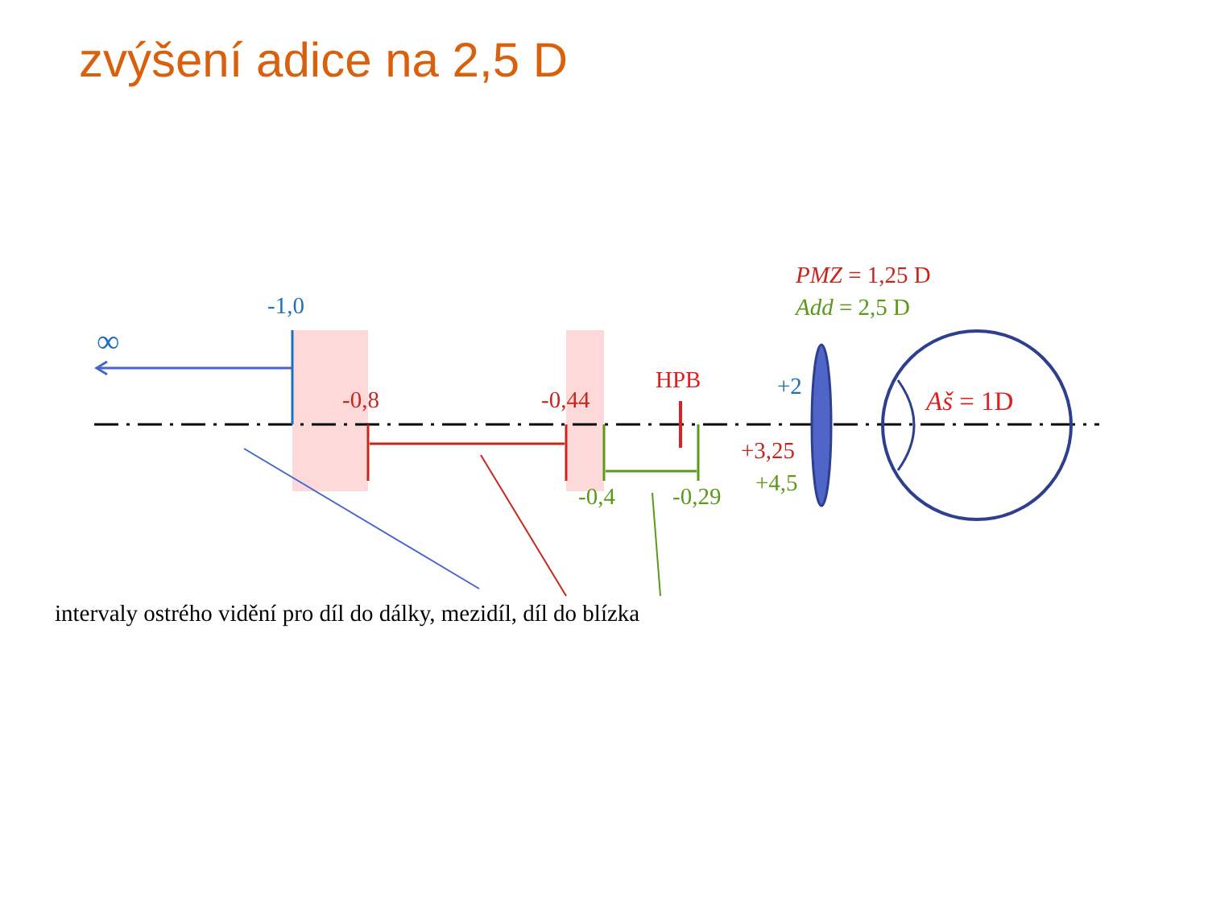zvýšení adice na 2,5 D
-1,0
∞
-0,8 -0,44
HPB +2
+3,25
+4,5
-0,4 -0,29
PMZ = 1,25 D
Add = 2,5 D
Aš = 1D
intervaly ostrého vidění pro díl do dálky, mezidíl, díl do blízka